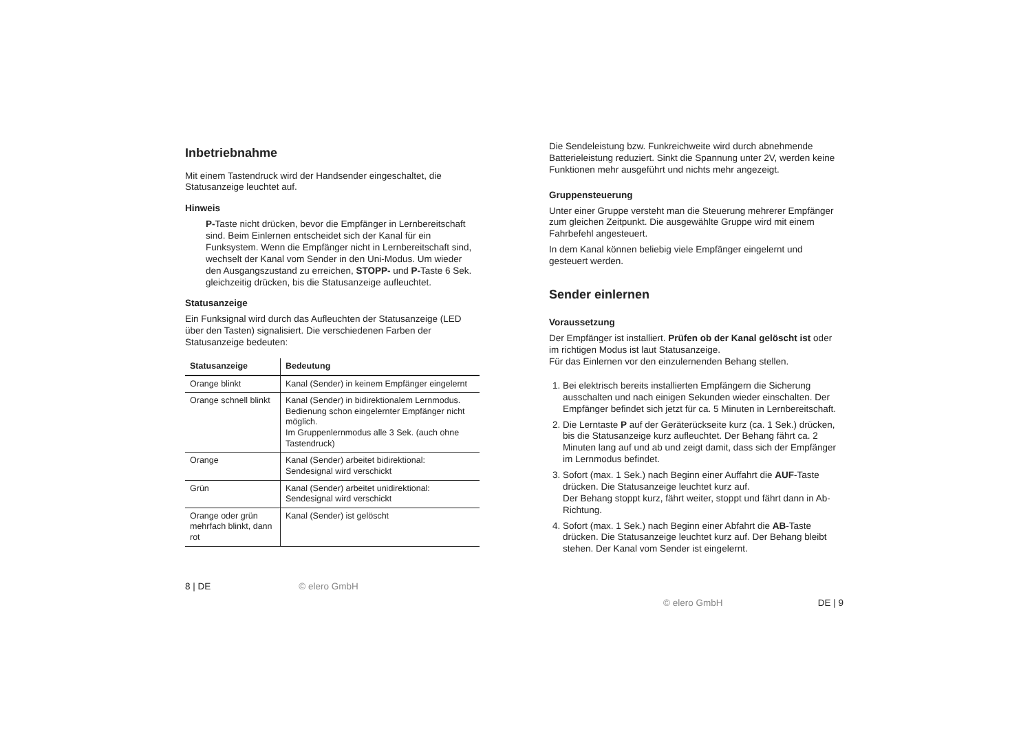Inbetriebnahme
Mit einem Tastendruck wird der Handsender eingeschaltet, die Statusanzeige leuchtet auf.
Hinweis
P-Taste nicht drücken, bevor die Empfänger in Lernbereitschaft sind. Beim Einlernen entscheidet sich der Kanal für ein Funksystem. Wenn die Empfänger nicht in Lernbereitschaft sind, wechselt der Kanal vom Sender in den Uni-Modus. Um wieder den Ausgangszustand zu erreichen, STOPP- und P-Taste 6 Sek. gleichzeitig drücken, bis die Statusanzeige aufleuchtet.
Statusanzeige
Ein Funksignal wird durch das Aufleuchten der Statusanzeige (LED über den Tasten) signalisiert. Die verschiedenen Farben der Statusanzeige bedeuten:
| Statusanzeige | Bedeutung |
| --- | --- |
| Orange blinkt | Kanal (Sender) in keinem Empfänger eingelernt |
| Orange schnell blinkt | Kanal (Sender) in bidirektionalem Lernmodus. Bedienung schon eingelernter Empfänger nicht möglich. Im Gruppenlernmodus alle 3 Sek. (auch ohne Tastendruck) |
| Orange | Kanal (Sender) arbeitet bidirektional: Sendesignal wird verschickt |
| Grün | Kanal (Sender) arbeitet unidirektional: Sendesignal wird verschickt |
| Orange oder grün mehrfach blinkt, dann rot | Kanal (Sender) ist gelöscht |
8 | DE © elero GmbH
Die Sendeleistung bzw. Funkreichweite wird durch abnehmende Batterieleistung reduziert. Sinkt die Spannung unter 2V, werden keine Funktionen mehr ausgeführt und nichts mehr angezeigt.
Gruppensteuerung
Unter einer Gruppe versteht man die Steuerung mehrerer Empfänger zum gleichen Zeitpunkt. Die ausgewählte Gruppe wird mit einem Fahrbefehl angesteuert.
In dem Kanal können beliebig viele Empfänger eingelernt und gesteuert werden.
Sender einlernen
Voraussetzung
Der Empfänger ist installiert. Prüfen ob der Kanal gelöscht ist oder im richtigen Modus ist laut Statusanzeige.
Für das Einlernen vor den einzulernenden Behang stellen.
1. Bei elektrisch bereits installierten Empfängern die Sicherung ausschalten und nach einigen Sekunden wieder einschalten. Der Empfänger befindet sich jetzt für ca. 5 Minuten in Lernbereitschaft.
2. Die Lerntaste P auf der Geräterückseite kurz (ca. 1 Sek.) drücken, bis die Statusanzeige kurz aufleuchtet. Der Behang fährt ca. 2 Minuten lang auf und ab und zeigt damit, dass sich der Empfänger im Lernmodus befindet.
3. Sofort (max. 1 Sek.) nach Beginn einer Auffahrt die AUF-Taste drücken. Die Statusanzeige leuchtet kurz auf.
Der Behang stoppt kurz, fährt weiter, stoppt und fährt dann in Ab-Richtung.
4. Sofort (max. 1 Sek.) nach Beginn einer Abfahrt die AB-Taste drücken. Die Statusanzeige leuchtet kurz auf. Der Behang bleibt stehen. Der Kanal vom Sender ist eingelernt.
© elero GmbH DE | 9